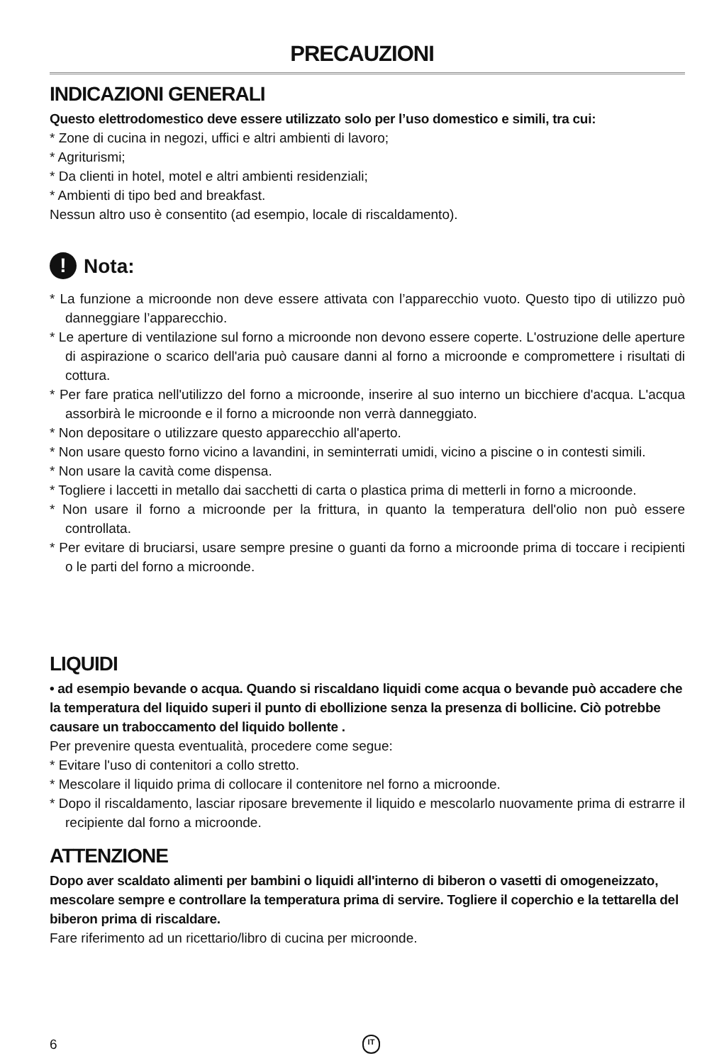PRECAUZIONI
INDICAZIONI GENERALI
Questo elettrodomestico deve essere utilizzato solo per l’uso domestico e simili, tra cui:
* Zone di cucina in negozi, uffici e altri ambienti di lavoro;
* Agriturismi;
* Da clienti in hotel, motel e altri ambienti residenziali;
* Ambienti di tipo bed and breakfast.
Nessun altro uso è consentito (ad esempio, locale di riscaldamento).
! Nota:
* La funzione a microonde non deve essere attivata con l’apparecchio vuoto. Questo tipo di utilizzo può danneggiare l’apparecchio.
* Le aperture di ventilazione sul forno a microonde non devono essere coperte. L'ostruzione delle aperture di aspirazione o scarico dell'aria può causare danni al forno a microonde e compromettere i risultati di cottura.
* Per fare pratica nell'utilizzo del forno a microonde, inserire al suo interno un bicchiere d'acqua. L'acqua assorbirà le microonde e il forno a microonde non verrà danneggiato.
* Non depositare o utilizzare questo apparecchio all'aperto.
* Non usare questo forno vicino a lavandini, in seminterrati umidi, vicino a piscine o in contesti simili.
* Non usare la cavità come dispensa.
* Togliere i laccetti in metallo dai sacchetti di carta o plastica prima di metterli in forno a microonde.
* Non usare il forno a microonde per la frittura, in quanto la temperatura dell'olio non può essere controllata.
* Per evitare di bruciarsi, usare sempre presine o guanti da forno a microonde prima di toccare i recipienti o le parti del forno a microonde.
LIQUIDI
• ad esempio bevande o acqua. Quando si riscaldano liquidi come acqua o bevande può accadere che la temperatura del liquido superi il punto di ebollizione senza la presenza di bollicine. Ciò potrebbe causare un traboccamento del liquido bollente .
Per prevenire questa eventualità, procedere come segue:
* Evitare l'uso di contenitori a collo stretto.
* Mescolare il liquido prima di collocare il contenitore nel forno a microonde.
* Dopo il riscaldamento, lasciar riposare brevemente il liquido e mescolarlo nuovamente prima di estrarre il recipiente dal forno a microonde.
ATTENZIONE
Dopo aver scaldato alimenti per bambini o liquidi all'interno di biberon o vasetti di omogeneizzato, mescolare sempre e controllare la temperatura prima di servire. Togliere il coperchio e la tettarella del biberon prima di riscaldare.
Fare riferimento ad un ricettario/libro di cucina per microonde.
6 IT